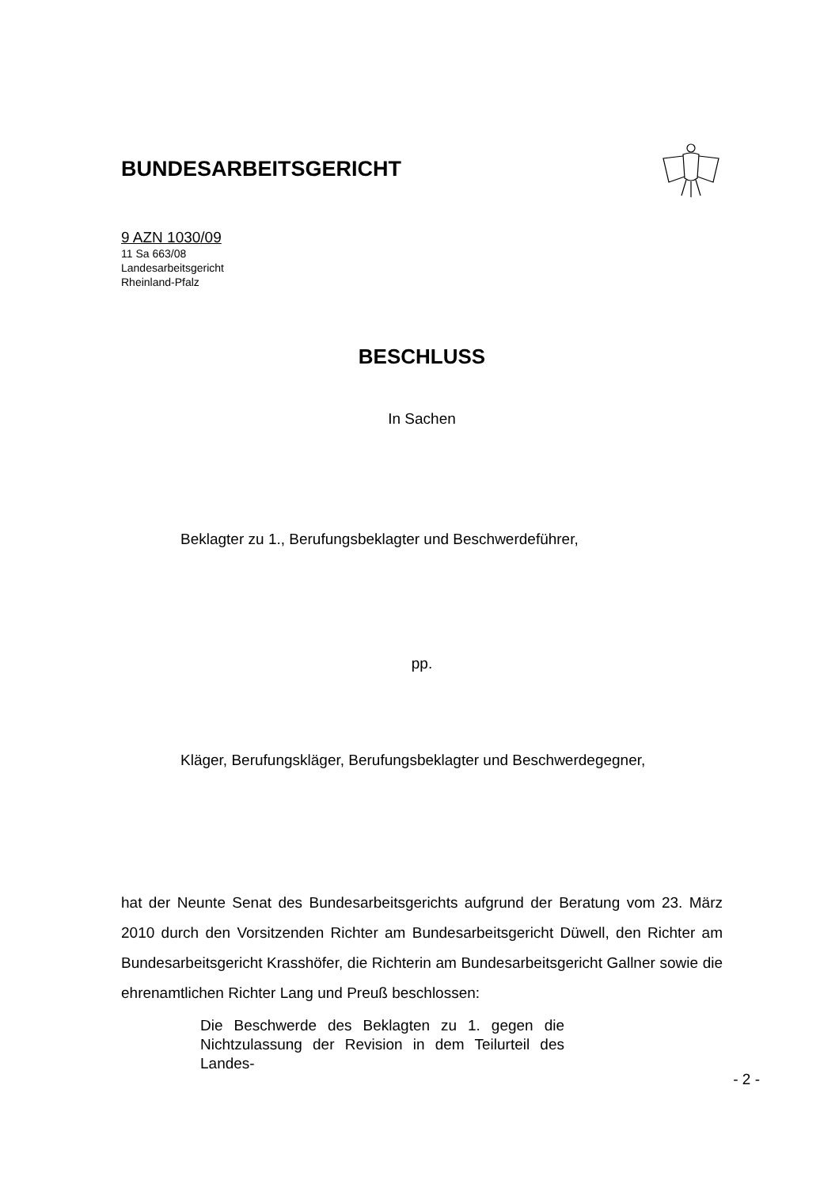BUNDESARBEITSGERICHT
9 AZN 1030/09
11 Sa 663/08
Landesarbeitsgericht
Rheinland-Pfalz
BESCHLUSS
In Sachen
Beklagter zu 1., Berufungsbeklagter und Beschwerdeführer,
pp.
Kläger, Berufungskläger, Berufungsbeklagter und Beschwerdegegner,
hat der Neunte Senat des Bundesarbeitsgerichts aufgrund der Beratung vom 23. März 2010 durch den Vorsitzenden Richter am Bundesarbeitsgericht Düwell, den Richter am Bundesarbeitsgericht Krasshöfer, die Richterin am Bundesarbeitsgericht Gallner sowie die ehrenamtlichen Richter Lang und Preuß beschlossen:
Die Beschwerde des Beklagten zu 1. gegen die Nichtzulassung der Revision in dem Teilurteil des Landes-
- 2 -